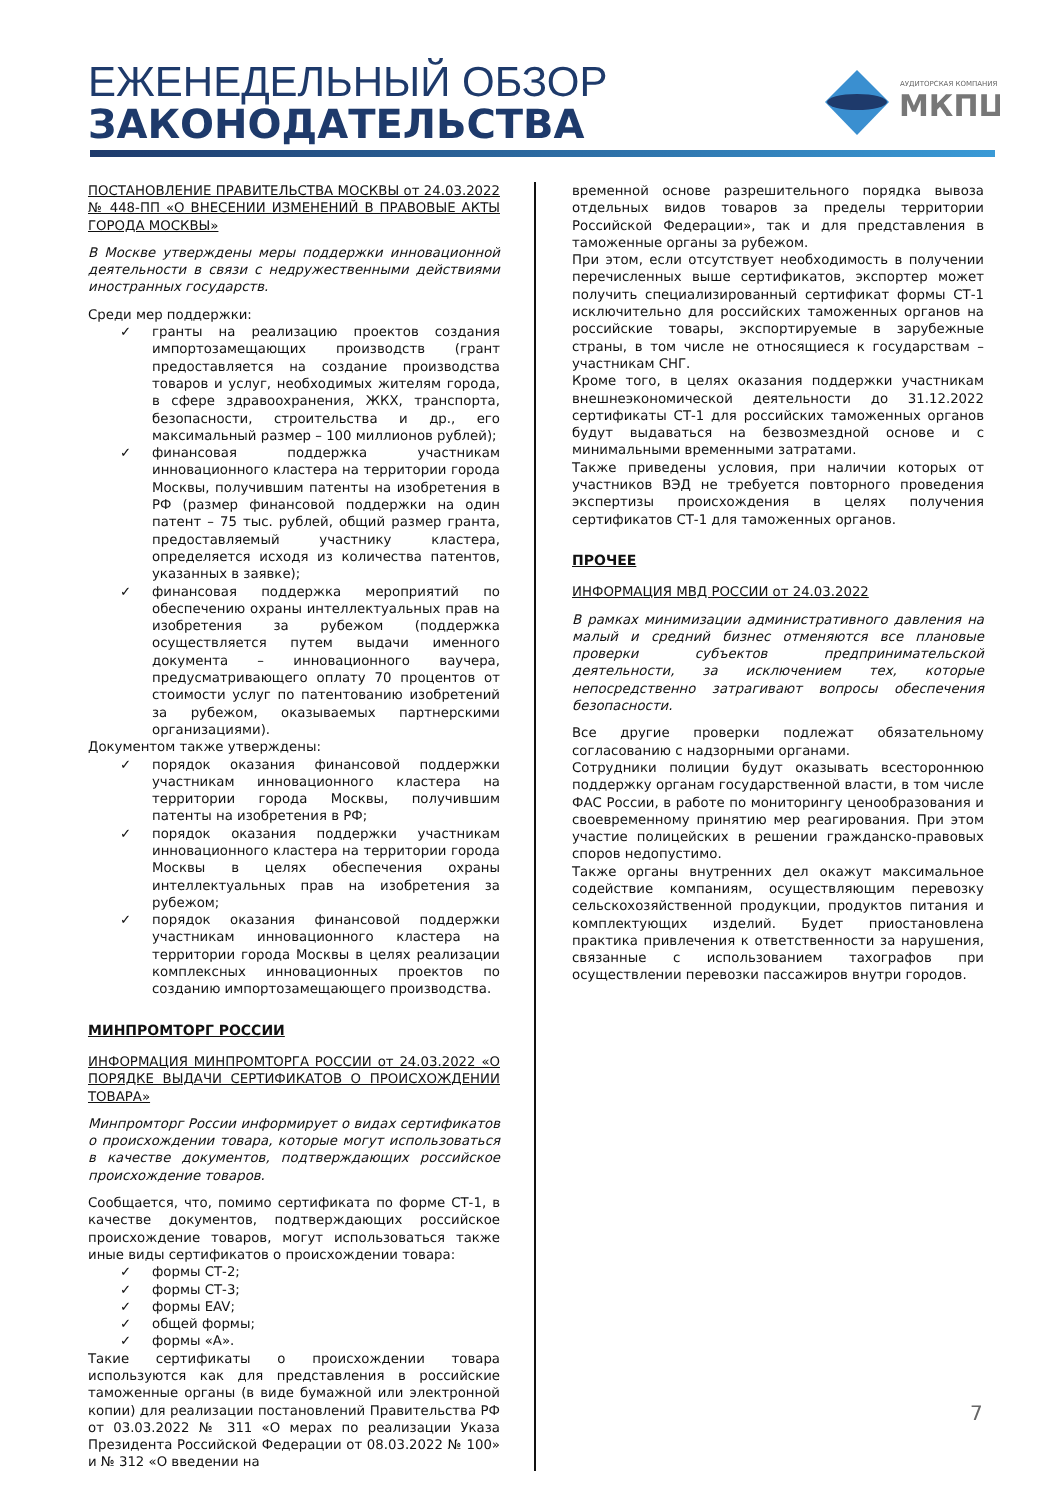ЕЖЕНЕДЕЛЬНЫЙ ОБЗОР
ЗАКОНОДАТЕЛЬСТВА
АУДИТОРСКАЯ КОМПАНИЯ
МКПЦ
ПОСТАНОВЛЕНИЕ ПРАВИТЕЛЬСТВА МОСКВЫ от 24.03.2022 № 448-ПП «О ВНЕСЕНИИ ИЗМЕНЕНИЙ В ПРАВОВЫЕ АКТЫ ГОРОДА МОСКВЫ»
В Москве утверждены меры поддержки инновационной деятельности в связи с недружественными действиями иностранных государств.
Среди мер поддержки:
✓ гранты на реализацию проектов создания импортозамещающих производств (грант предоставляется на создание производства товаров и услуг, необходимых жителям города, в сфере здравоохранения, ЖКХ, транспорта, безопасности, строительства и др., его максимальный размер – 100 миллионов рублей);
✓ финансовая поддержка участникам инновационного кластера на территории города Москвы, получившим патенты на изобретения в РФ (размер финансовой поддержки на один патент – 75 тыс. рублей, общий размер гранта, предоставляемый участнику кластера, определяется исходя из количества патентов, указанных в заявке);
✓ финансовая поддержка мероприятий по обеспечению охраны интеллектуальных прав на изобретения за рубежом (поддержка осуществляется путем выдачи именного документа – инновационного ваучера, предусматривающего оплату 70 процентов от стоимости услуг по патентованию изобретений за рубежом, оказываемых партнерскими организациями).
Документом также утверждены:
✓ порядок оказания финансовой поддержки участникам инновационного кластера на территории города Москвы, получившим патенты на изобретения в РФ;
✓ порядок оказания поддержки участникам инновационного кластера на территории города Москвы в целях обеспечения охраны интеллектуальных прав на изобретения за рубежом;
✓ порядок оказания финансовой поддержки участникам инновационного кластера на территории города Москвы в целях реализации комплексных инновационных проектов по созданию импортозамещающего производства.
МИНПРОМТОРГ РОССИИ
ИНФОРМАЦИЯ МИНПРОМТОРГА РОССИИ от 24.03.2022 «О ПОРЯДКЕ ВЫДАЧИ СЕРТИФИКАТОВ О ПРОИСХОЖДЕНИИ ТОВАРА»
Минпромторг России информирует о видах сертификатов о происхождении товара, которые могут использоваться в качестве документов, подтверждающих российское происхождение товаров.
Сообщается, что, помимо сертификата по форме СТ-1, в качестве документов, подтверждающих российское происхождение товаров, могут использоваться также иные виды сертификатов о происхождении товара:
✓ формы СТ-2;
✓ формы СТ-3;
✓ формы EAV;
✓ общей формы;
✓ формы «А».
Такие сертификаты о происхождении товара используются как для представления в российские таможенные органы (в виде бумажной или электронной копии) для реализации постановлений Правительства РФ от 03.03.2022 № 311 «О мерах по реализации Указа Президента Российской Федерации от 08.03.2022 № 100» и № 312 «О введении на
временной основе разрешительного порядка вывоза отдельных видов товаров за пределы территории Российской Федерации», так и для представления в таможенные органы за рубежом.
При этом, если отсутствует необходимость в получении перечисленных выше сертификатов, экспортер может получить специализированный сертификат формы СТ-1 исключительно для российских таможенных органов на российские товары, экспортируемые в зарубежные страны, в том числе не относящиеся к государствам – участникам СНГ.
Кроме того, в целях оказания поддержки участникам внешнеэкономической деятельности до 31.12.2022 сертификаты СТ-1 для российских таможенных органов будут выдаваться на безвозмездной основе и с минимальными временными затратами.
Также приведены условия, при наличии которых от участников ВЭД не требуется повторного проведения экспертизы происхождения в целях получения сертификатов СТ-1 для таможенных органов.
ПРОЧЕЕ
ИНФОРМАЦИЯ МВД РОССИИ от 24.03.2022
В рамках минимизации административного давления на малый и средний бизнес отменяются все плановые проверки субъектов предпринимательской деятельности, за исключением тех, которые непосредственно затрагивают вопросы обеспечения безопасности.
Все другие проверки подлежат обязательному согласованию с надзорными органами.
Сотрудники полиции будут оказывать всестороннюю поддержку органам государственной власти, в том числе ФАС России, в работе по мониторингу ценообразования и своевременному принятию мер реагирования. При этом участие полицейских в решении гражданско-правовых споров недопустимо.
Также органы внутренних дел окажут максимальное содействие компаниям, осуществляющим перевозку сельскохозяйственной продукции, продуктов питания и комплектующих изделий. Будет приостановлена практика привлечения к ответственности за нарушения, связанные с использованием тахографов при осуществлении перевозки пассажиров внутри городов.
7